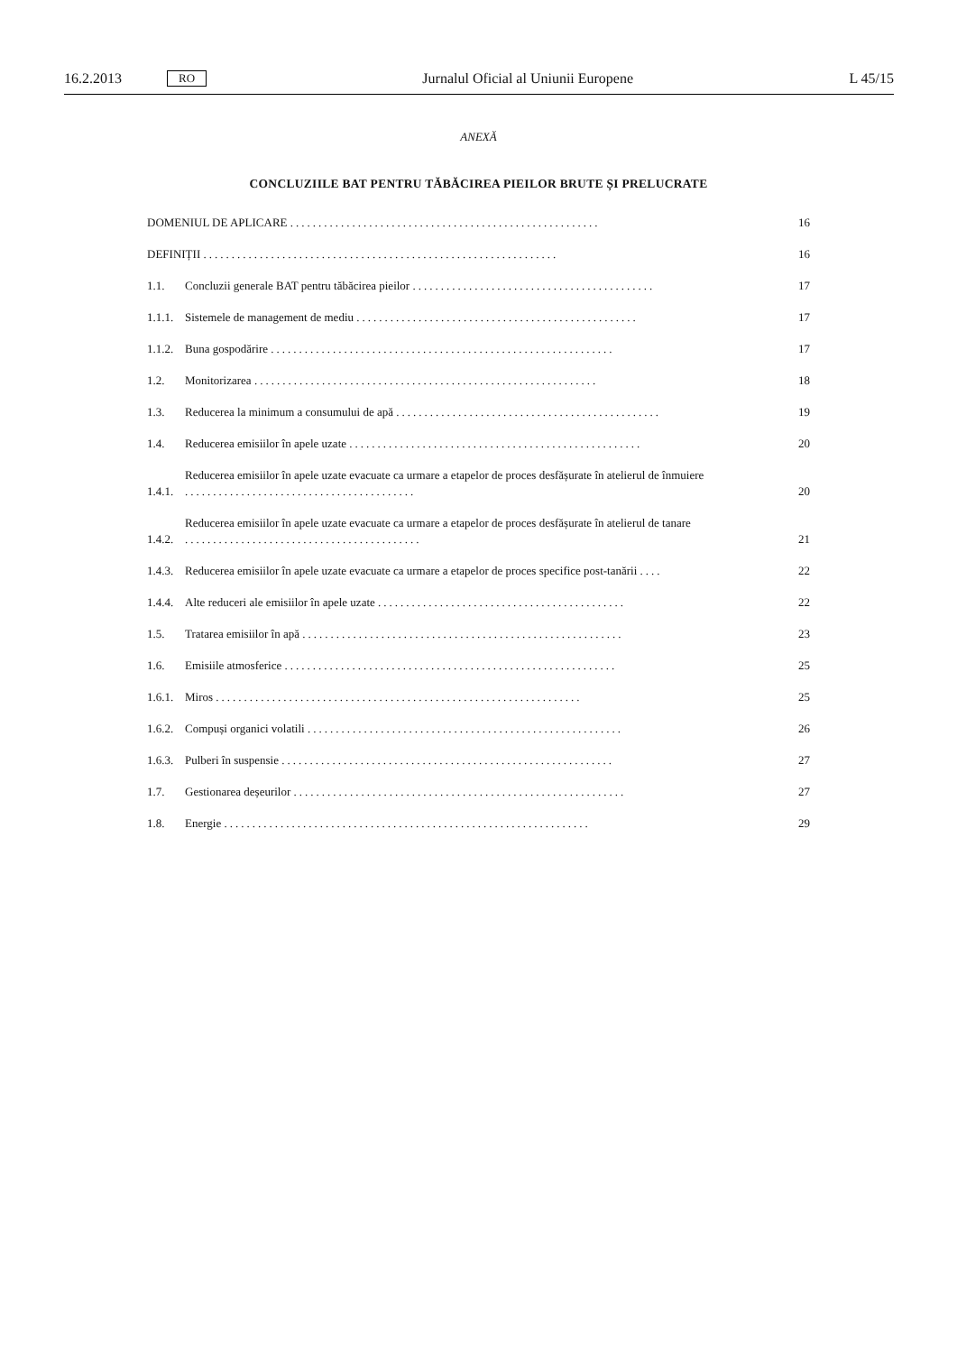16.2.2013 RO Jurnalul Oficial al Uniunii Europene L 45/15
ANEXĂ
CONCLUZIILE BAT PENTRU TĂBĂCIREA PIEILOR BRUTE ȘI PRELUCRATE
DOMENIUL DE APLICARE ....................................................... 16
DEFINIȚII ............................................................... 16
1.1. Concluzii generale BAT pentru tăbăcirea pieilor ........................................... 17
1.1.1. Sistemele de management de mediu .................................................. 17
1.1.2. Buna gospodărire ............................................................. 17
1.2. Monitorizarea ............................................................. 18
1.3. Reducerea la minimum a consumului de apă ............................................... 19
1.4. Reducerea emisiilor în apele uzate .................................................... 20
1.4.1. Reducerea emisiilor în apele uzate evacuate ca urmare a etapelor de proces desfășurate în atelierul de înmuiere ......................................... 20
1.4.2. Reducerea emisiilor în apele uzate evacuate ca urmare a etapelor de proces desfășurate în atelierul de tanare .......................................... 21
1.4.3. Reducerea emisiilor în apele uzate evacuate ca urmare a etapelor de proces specifice post-tanării .... 22
1.4.4. Alte reduceri ale emisiilor în apele uzate ............................................ 22
1.5. Tratarea emisiilor în apă ......................................................... 23
1.6. Emisiile atmosferice ........................................................... 25
1.6.1. Miros ................................................................. 25
1.6.2. Compuși organici volatili ........................................................ 26
1.6.3. Pulberi în suspensie ........................................................... 27
1.7. Gestionarea deșeurilor ........................................................... 27
1.8. Energie ................................................................. 29